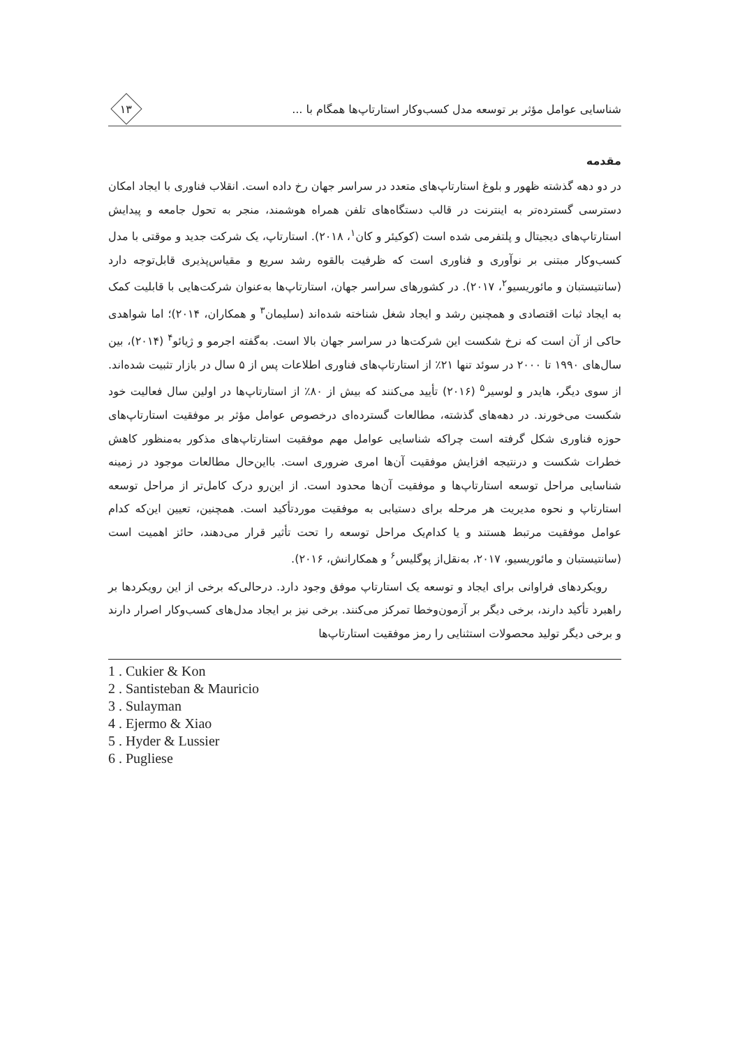شناسایی عوامل مؤثر بر توسعه مدل کسب‌وکار استارتاپ‌ها همگام با ...
۱۳
مقدمه
در دو دهه گذشته ظهور و بلوغ استارتاپ‌های متعدد در سراسر جهان رخ داده است. انقلاب فناوری با ایجاد امکان دسترسی گسترده‌تر به اینترنت در قالب دستگاه‌های تلفن همراه هوشمند، منجر به تحول جامعه و پیدایش استارتاپ‌های دیجیتال و پلتفرمی شده است (کوکیئر و کان<sup>۱</sup>، ۲۰۱۸). استارتاپ، یک شرکت جدید و موقتی با مدل کسب‌وکار مبتنی بر نوآوری و فناوری است که ظرفیت بالقوه رشد سریع و مقیاس‌پذیری قابل‌توجه دارد (سانتیستبان و مائوریسیو<sup>۲</sup>، ۲۰۱۷). در کشورهای سراسر جهان، استارتاپ‌ها به‌عنوان شرکت‌هایی با قابلیت کمک به ایجاد ثبات اقتصادی و همچنین رشد و ایجاد شغل شناخته شده‌اند (سلیمان<sup>۳</sup> و همکاران، ۲۰۱۴)؛ اما شواهدی حاکی از آن است که نرخ شکست این شرکت‌ها در سراسر جهان بالا است. به‌گفته اجرمو و ژیائو<sup>۴</sup> (۲۰۱۴)، بین سال‌های ۱۹۹۰ تا ۲۰۰۰ در سوئد تنها ۲۱٪ از استارتاپ‌های فناوری اطلاعات پس از ۵ سال در بازار تثبیت شده‌اند. از سوی دیگر، هایدر و لوسیر<sup>۵</sup> (۲۰۱۶) تأیید می‌کنند که بیش از ۸۰٪ از استارتاپ‌ها در اولین سال فعالیت خود شکست می‌خورند. در دهه‌های گذشته، مطالعات گسترده‌ای درخصوص عوامل مؤثر بر موفقیت استارتاپ‌های حوزه فناوری شکل گرفته است چراکه شناسایی عوامل مهم موفقیت استارتاپ‌های مذکور به‌منظور کاهش خطرات شکست و درنتیجه افزایش موفقیت آن‌ها امری ضروری است. بااین‌حال مطالعات موجود در زمینه شناسایی مراحل توسعه استارتاپ‌ها و موفقیت آن‌ها محدود است. از این‌رو درک کامل‌تر از مراحل توسعه استارتاپ و نحوه مدیریت هر مرحله برای دستیابی به موفقیت موردتأکید است. همچنین، تعیین این‌که کدام عوامل موفقیت مرتبط هستند و یا کدام‌یک مراحل توسعه را تحت تأثیر قرار می‌دهند، حائز اهمیت است (سانتیستبان و مائوریسیو، ۲۰۱۷، به‌نقل‌از پوگلیس<sup>۶</sup> و همکارانش، ۲۰۱۶).
رویکردهای فراوانی برای ایجاد و توسعه یک استارتاپ موفق وجود دارد. درحالی‌که برخی از این رویکردها بر راهبرد تأکید دارند، برخی دیگر بر آزمون‌وخطا تمرکز می‌کنند. برخی نیز بر ایجاد مدل‌های کسب‌وکار اصرار دارند و برخی دیگر تولید محصولات استثنایی را رمز موفقیت استارتاپ‌ها
1 . Cukier & Kon
2 . Santisteban & Mauricio
3 . Sulayman
4 . Ejermo & Xiao
5 . Hyder & Lussier
6 . Pugliese